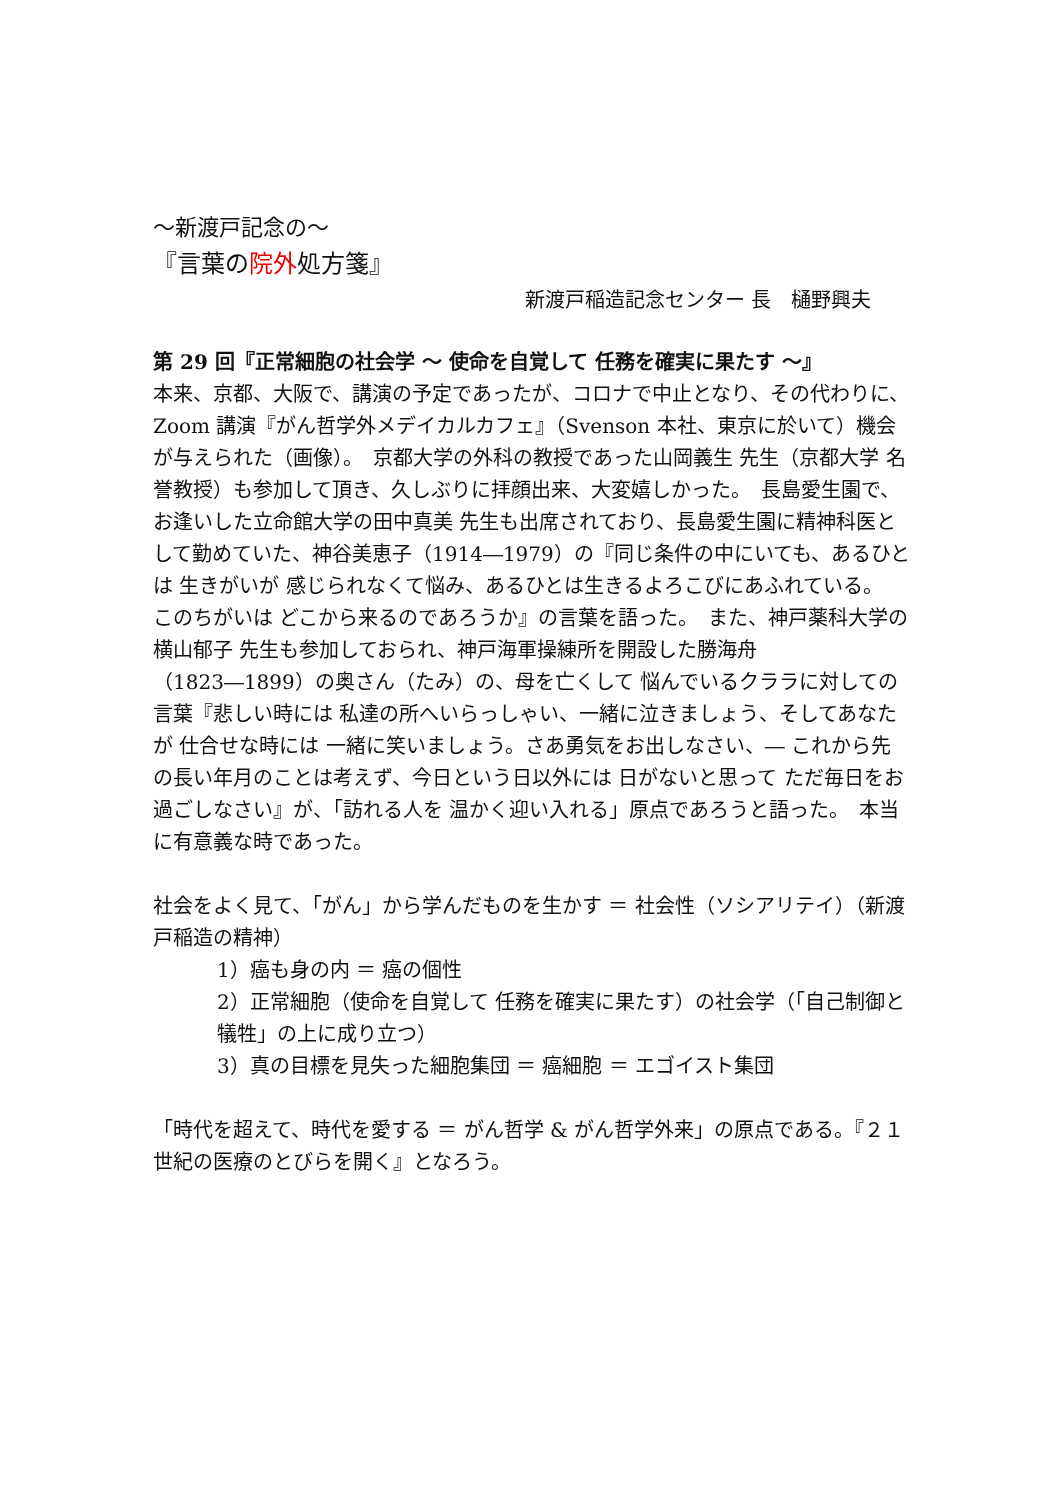～新渡戸記念の～
『言葉の院外処方箋』
新渡戸稲造記念センター 長　樋野興夫
第 29 回『正常細胞の社会学 ～ 使命を自覚して 任務を確実に果たす ～』
本来、京都、大阪で、講演の予定であったが、コロナで中止となり、その代わりに、Zoom 講演『がん哲学外メデイカルカフェ』（Svenson 本社、東京に於いて）機会が与えられた（画像）。　京都大学の外科の教授であった山岡義生 先生（京都大学 名誉教授）も参加して頂き、久しぶりに拝顔出来、大変嬉しかった。　長島愛生園で、お逢いした立命館大学の田中真美 先生も出席されており、長島愛生園に精神科医として勤めていた、神谷美恵子（1914―1979）の『同じ条件の中にいても、あるひとは 生きがいが 感じられなくて悩み、あるひとは生きるよろこびにあふれている。　このちがいは どこから来るのであろうか』の言葉を語った。　また、神戸薬科大学の横山郁子 先生も参加しておられ、神戸海軍操練所を開設した勝海舟（1823―1899）の奥さん（たみ）の、母を亡くして 悩んでいるクララに対しての言葉『悲しい時には 私達の所へいらっしゃい、一緒に泣きましょう、そしてあなたが 仕合せな時には 一緒に笑いましょう。さあ勇気をお出しなさい、― これから先の長い年月のことは考えず、今日という日以外には 日がないと思って ただ毎日をお過ごしなさい』が、「訪れる人を 温かく迎い入れる」原点であろうと語った。　本当に有意義な時であった。
社会をよく見て、「がん」から学んだものを生かす ＝ 社会性（ソシアリテイ）（新渡戸稲造の精神）
1）癌も身の内 ＝ 癌の個性
2）正常細胞（使命を自覚して 任務を確実に果たす）の社会学（「自己制御と犠牲」の上に成り立つ）
3）真の目標を見失った細胞集団 ＝ 癌細胞 ＝ エゴイスト集団
「時代を超えて、時代を愛する ＝ がん哲学 & がん哲学外来」の原点である。『２１世紀の医療のとびらを開く』となろう。